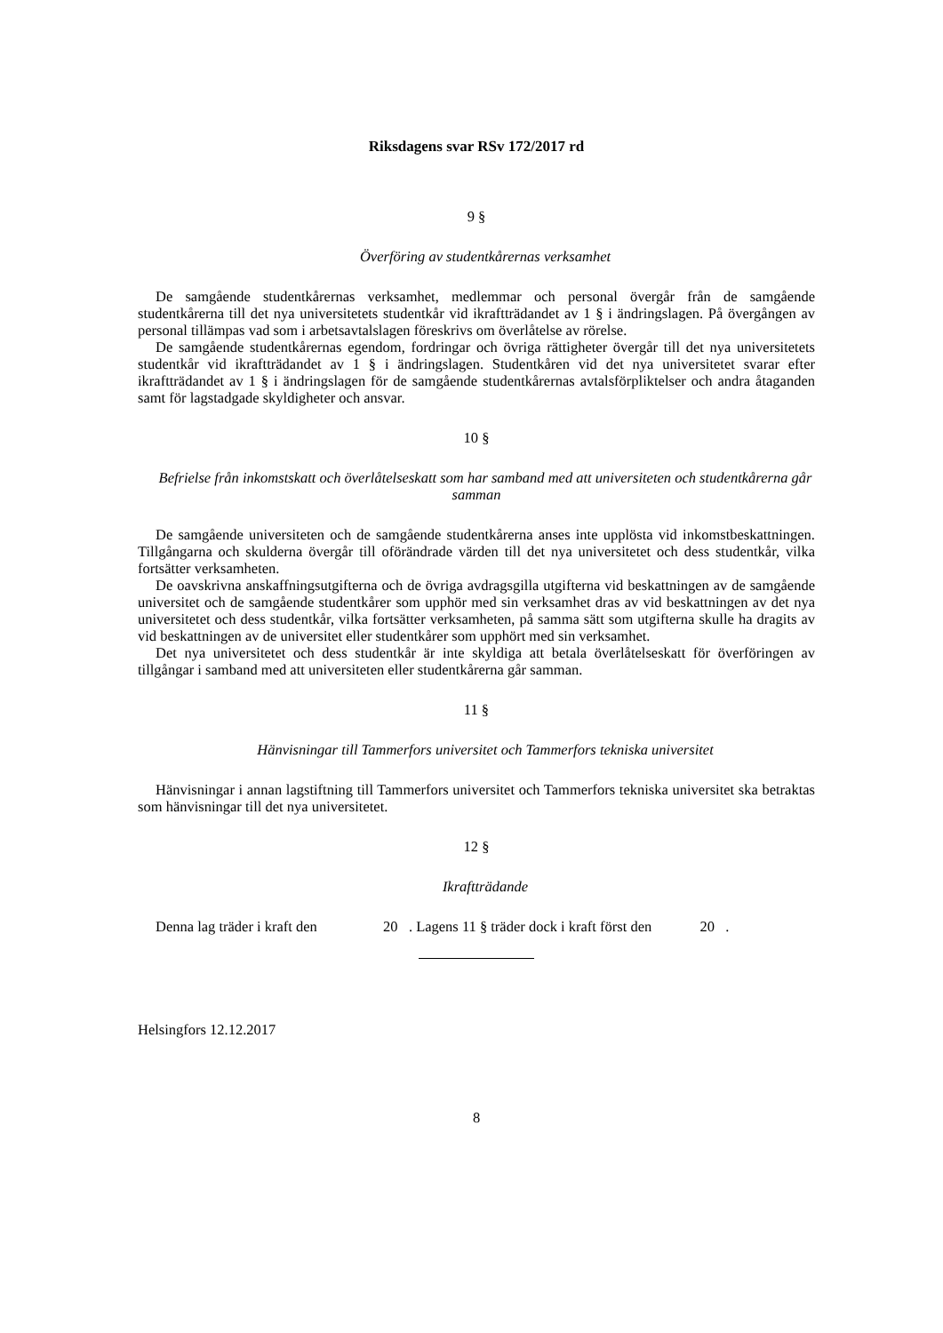Riksdagens svar RSv 172/2017 rd
9 §
Överföring av studentkårernas verksamhet
De samgående studentkårernas verksamhet, medlemmar och personal övergår från de samgående studentkårerna till det nya universitetets studentkår vid ikraftträdandet av 1 § i ändringslagen. På övergången av personal tillämpas vad som i arbetsavtalslagen föreskrivs om överlåtelse av rörelse.
De samgående studentkårernas egendom, fordringar och övriga rättigheter övergår till det nya universitetets studentkår vid ikraftträdandet av 1 § i ändringslagen. Studentkåren vid det nya universitetet svarar efter ikraftträdandet av 1 § i ändringslagen för de samgående studentkårernas avtalsförpliktelser och andra åtaganden samt för lagstadgade skyldigheter och ansvar.
10 §
Befrielse från inkomstskatt och överlåtelseskatt som har samband med att universiteten och studentkårerna går samman
De samgående universiteten och de samgående studentkårerna anses inte upplösta vid inkomstbeskattningen. Tillgångarna och skulderna övergår till oförändrade värden till det nya universitetet och dess studentkår, vilka fortsätter verksamheten.
De oavskrivna anskaffningsutgifterna och de övriga avdragsgilla utgifterna vid beskattningen av de samgående universitet och de samgående studentkårer som upphör med sin verksamhet dras av vid beskattningen av det nya universitetet och dess studentkår, vilka fortsätter verksamheten, på samma sätt som utgifterna skulle ha dragits av vid beskattningen av de universitet eller studentkårer som upphört med sin verksamhet.
Det nya universitetet och dess studentkår är inte skyldiga att betala överlåtelseskatt för överföringen av tillgångar i samband med att universiteten eller studentkårerna går samman.
11 §
Hänvisningar till Tammerfors universitet och Tammerfors tekniska universitet
Hänvisningar i annan lagstiftning till Tammerfors universitet och Tammerfors tekniska universitet ska betraktas som hänvisningar till det nya universitetet.
12 §
Ikraftträdande
Denna lag träder i kraft den 20 . Lagens 11 § träder dock i kraft först den 20 .
Helsingfors 12.12.2017
8